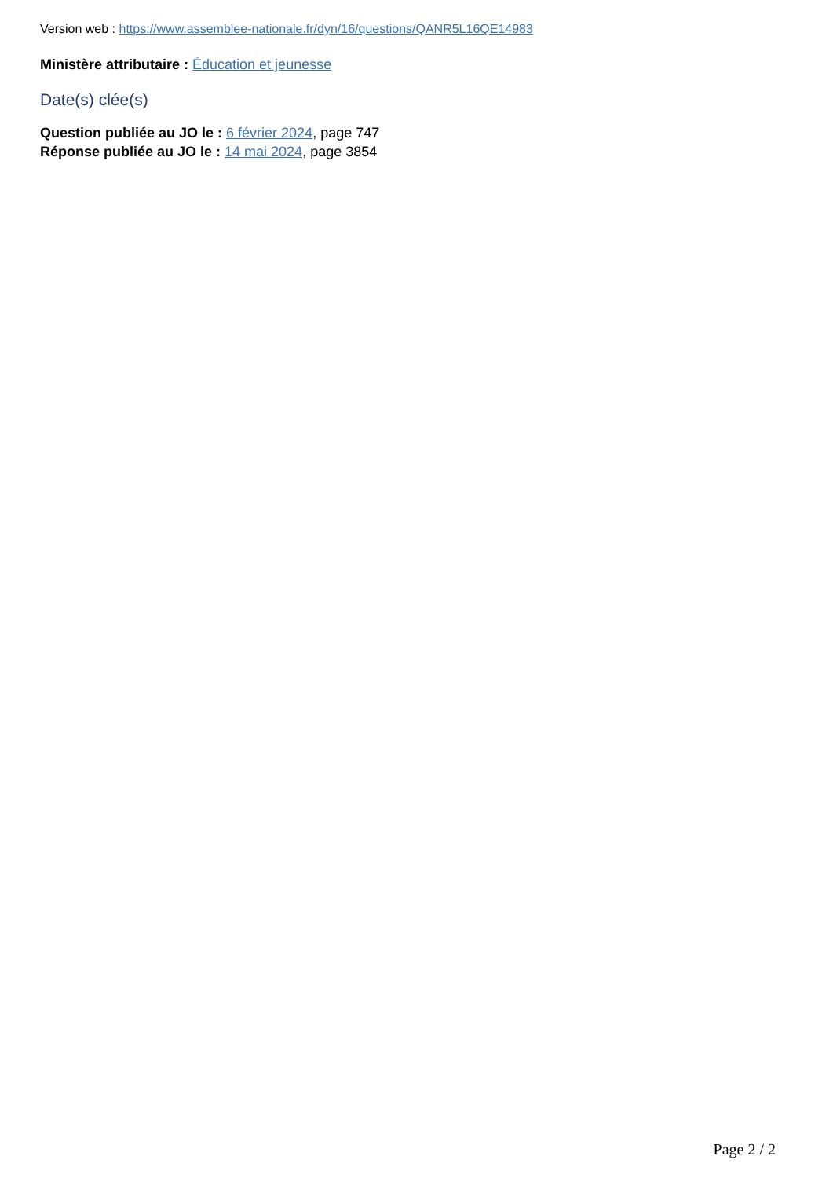Version web : https://www.assemblee-nationale.fr/dyn/16/questions/QANR5L16QE14983
Ministère attributaire : Éducation et jeunesse
Date(s) clée(s)
Question publiée au JO le : 6 février 2024, page 747
Réponse publiée au JO le : 14 mai 2024, page 3854
Page 2 / 2